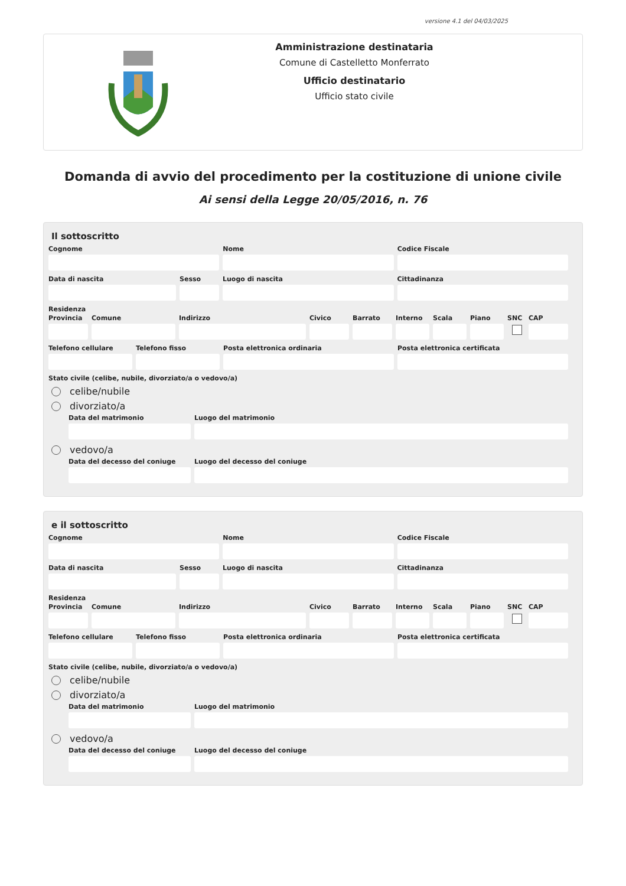versione 4.1 del 04/03/2025
Amministrazione destinataria
Comune di Castelletto Monferrato
Ufficio destinatario
Ufficio stato civile
Domanda di avvio del procedimento per la costituzione di unione civile
Ai sensi della Legge 20/05/2016, n. 76
Il sottoscritto
Cognome Nome Codice Fiscale
Data di nascita Sesso Luogo di nascita Cittadinanza
Residenza
Provincia
Comune Indirizzo Civico Barrato
Interno
Scala Piano SNC CAP
Telefono cellulare
Telefono fisso Posta elettronica ordinaria Posta elettronica certificata
Stato civile (celibe, nubile, divorziato/a o vedovo/a)
celibe/nubile
divorziato/a
Data del matrimonio Luogo del matrimonio
vedovo/a
Data del decesso del coniuge
Luogo del decesso del coniuge
e il sottoscritto
Cognome Nome Codice Fiscale
Data di nascita Sesso Luogo di nascita Cittadinanza
Residenza
Provincia
Comune Indirizzo Civico Barrato
Interno
Scala Piano SNC CAP
Telefono cellulare
Telefono fisso Posta elettronica ordinaria Posta elettronica certificata
Stato civile (celibe, nubile, divorziato/a o vedovo/a)
celibe/nubile
divorziato/a
Data del matrimonio Luogo del matrimonio
vedovo/a
Data del decesso del coniuge
Luogo del decesso del coniuge